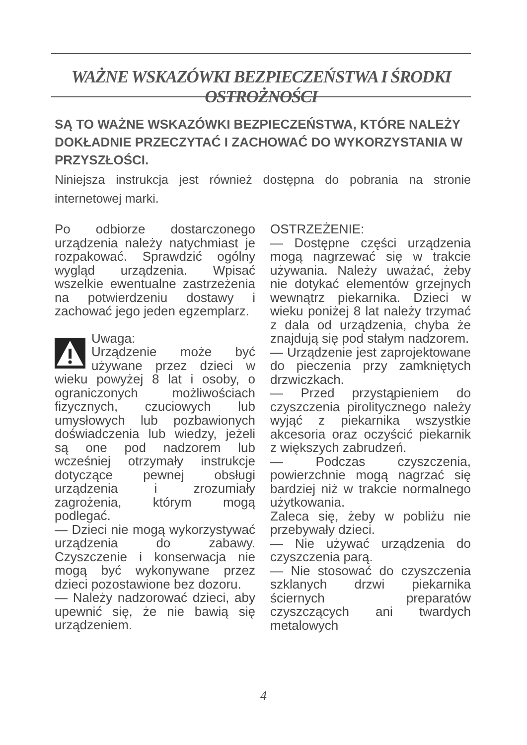WAŻNE WSKAZÓWKI BEZPIECZEŃSTWA I ŚRODKI OSTROŻNOŚCI
SĄ TO WAŻNE WSKAZÓWKI BEZPIECZEŃSTWA, KTÓRE NALEŻY DOKŁADNIE PRZECZYTAĆ I ZACHOWAĆ DO WYKORZYSTANIA W PRZYSZŁOŚCI.
Niniejsza instrukcja jest również dostępna do pobrania na stronie internetowej marki.
Po odbiorze dostarczonego urządzenia należy natychmiast je rozpakować. Sprawdzić ogólny wygląd urządzenia. Wpisać wszelkie ewentualne zastrzeżenia na potwierdzeniu dostawy i zachować jego jeden egzemplarz.
Uwaga:
Urządzenie może być używane przez dzieci w wieku powyżej 8 lat i osoby, o ograniczonych możliwościach fizycznych, czuciowych lub umysłowych lub pozbawionych doświadczenia lub wiedzy, jeżeli są one pod nadzorem lub wcześniej otrzymały instrukcje dotyczące pewnej obsługi urządzenia i zrozumiały zagrożenia, którym mogą podlegać.
— Dzieci nie mogą wykorzystywać urządzenia do zabawy. Czyszczenie i konserwacja nie mogą być wykonywane przez dzieci pozostawione bez dozoru.
— Należy nadzorować dzieci, aby upewnić się, że nie bawią się urządzeniem.
OSTRZEŻENIE:
— Dostępne części urządzenia mogą nagrzewać się w trakcie używania. Należy uważać, żeby nie dotykać elementów grzejnych wewnątrz piekarnika. Dzieci w wieku poniżej 8 lat należy trzymać z dala od urządzenia, chyba że znajdują się pod stałym nadzorem.
— Urządzenie jest zaprojektowane do pieczenia przy zamkniętych drzwiczkach.
— Przed przystąpieniem do czyszczenia pirolitycznego należy wyjąć z piekarnika wszystkie akcesoria oraz oczyścić piekarnik z większych zabrudzeń.
— Podczas czyszczenia, powierzchnie mogą nagrzać się bardziej niż w trakcie normalnego użytkowania.
Zaleca się, żeby w pobliżu nie przebywały dzieci.
— Nie używać urządzenia do czyszczenia parą.
— Nie stosować do czyszczenia szklanych drzwi piekarnika ściernych preparatów czyszczących ani twardych metalowych
4